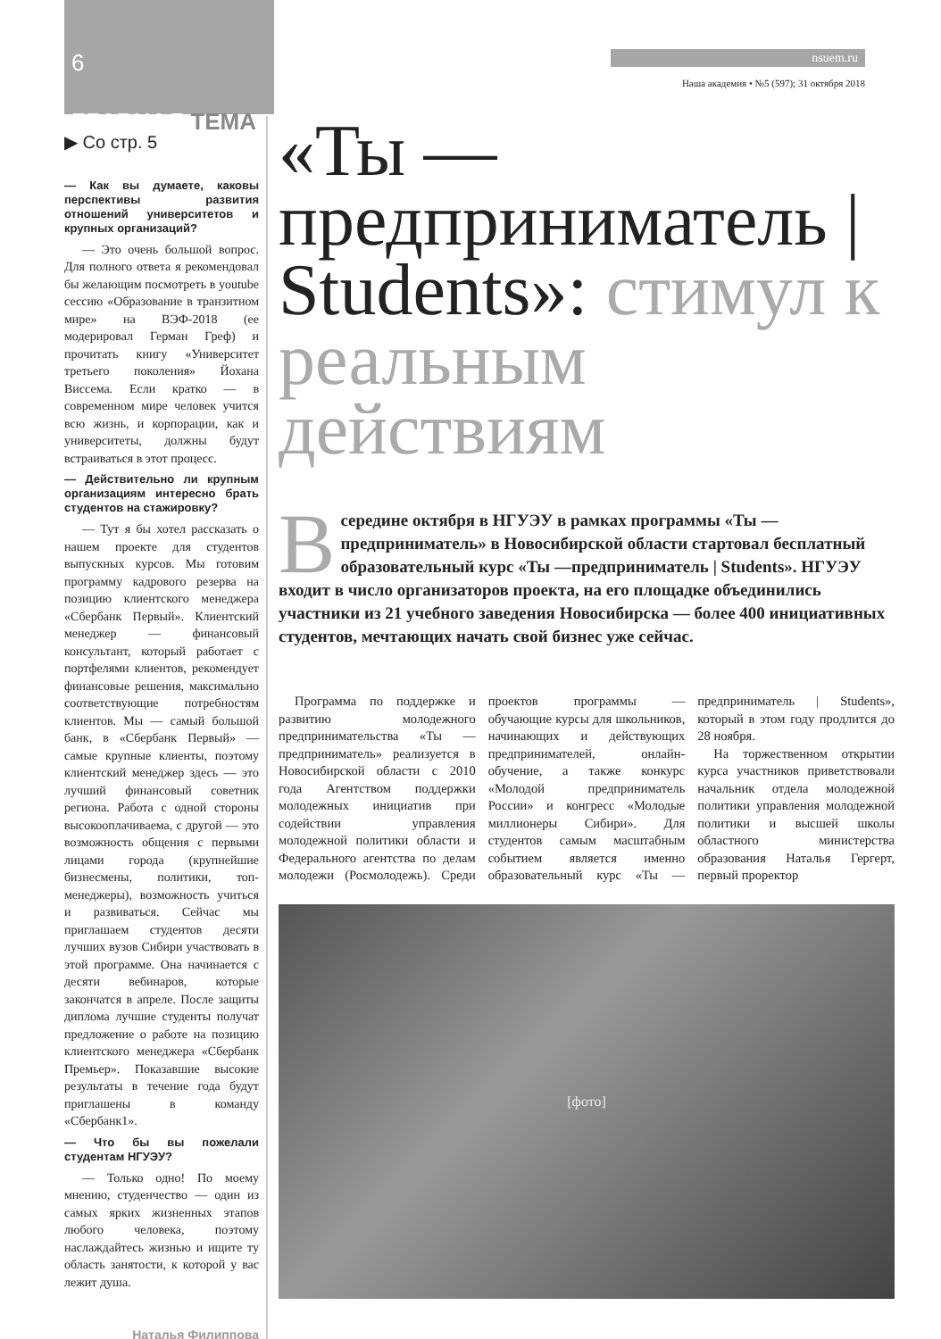6
ГЛАВНАЯ ТЕМА
nsuem.ru
Наша академия • №5 (597); 31 октября 2018
▶ Со стр. 5
— Как вы думаете, каковы перспективы развития отношений университетов и крупных организаций?
— Это очень большой вопрос. Для полного ответа я рекомендовал бы желающим посмотреть в youtube сессию «Образование в транзитном мире» на ВЭФ-2018 (ее модерировал Герман Греф) и прочитать книгу «Университет третьего поколения» Йохана Виссема. Если кратко — в современном мире человек учится всю жизнь, и корпорации, как и университеты, должны будут встраиваться в этот процесс.
— Действительно ли крупным организациям интересно брать студентов на стажировку?
— Тут я бы хотел рассказать о нашем проекте для студентов выпускных курсов. Мы готовим программу кадрового резерва на позицию клиентского менеджера «Сбербанк Первый». Клиентский менеджер — финансовый консультант, который работает с портфелями клиентов, рекомендует финансовые решения, максимально соответствующие потребностям клиентов. Мы — самый большой банк, в «Сбербанк Первый» — самые крупные клиенты, поэтому клиентский менеджер здесь — это лучший финансовый советник региона. Работа с одной стороны высокооплачиваема, с другой — это возможность общения с первыми лицами города (крупнейшие бизнесмены, политики, топ-менеджеры), возможность учиться и развиваться. Сейчас мы приглашаем студентов десяти лучших вузов Сибири участвовать в этой программе. Она начинается с десяти вебинаров, которые закончатся в апреле. После защиты диплома лучшие студенты получат предложение о работе на позицию клиентского менеджера «Сбербанк Премьер». Показавшие высокие результаты в течение года будут приглашены в команду «Сбербанк1».
— Что бы вы пожелали студентам НГУЭУ?
— Только одно! По моему мнению, студенчество — один из самых ярких жизненных этапов любого человека, поэтому наслаждайтесь жизнью и ищите ту область занятости, к которой у вас лежит душа.
Наталья Филиппова
«Ты — предприниматель | Students»: стимул к реальным действиям
Всередине октября в НГУЭУ в рамках программы «Ты — предприниматель» в Новосибирской области стартовал бесплатный образовательный курс «Ты —предприниматель | Students». НГУЭУ входит в число организаторов проекта, на его площадке объединились участники из 21 учебного заведения Новосибирска — более 400 инициативных студентов, мечтающих начать свой бизнес уже сейчас.
Программа по поддержке и развитию молодежного предпринимательства «Ты — предприниматель» реализуется в Новосибирской области с 2010 года Агентством поддержки молодежных инициатив при содействии управления молодежной политики области и Федерального агентства по делам молодежи (Росмолодежь). Среди проектов программы — обучающие курсы для школьников, начинающих и действующих предпринимателей, онлайн-обучение, а также конкурс «Молодой предприниматель России» и конгресс «Молодые миллионеры Сибири». Для студентов самым масштабным событием является именно образовательный курс «Ты — предприниматель | Students», который в этом году продлится до 28 ноября.
На торжественном открытии курса участников приветствовали начальник отдела молодежной политики управления молодежной политики и высшей школы областного министерства образования Наталья Гергерт, первый проректор
[фото]